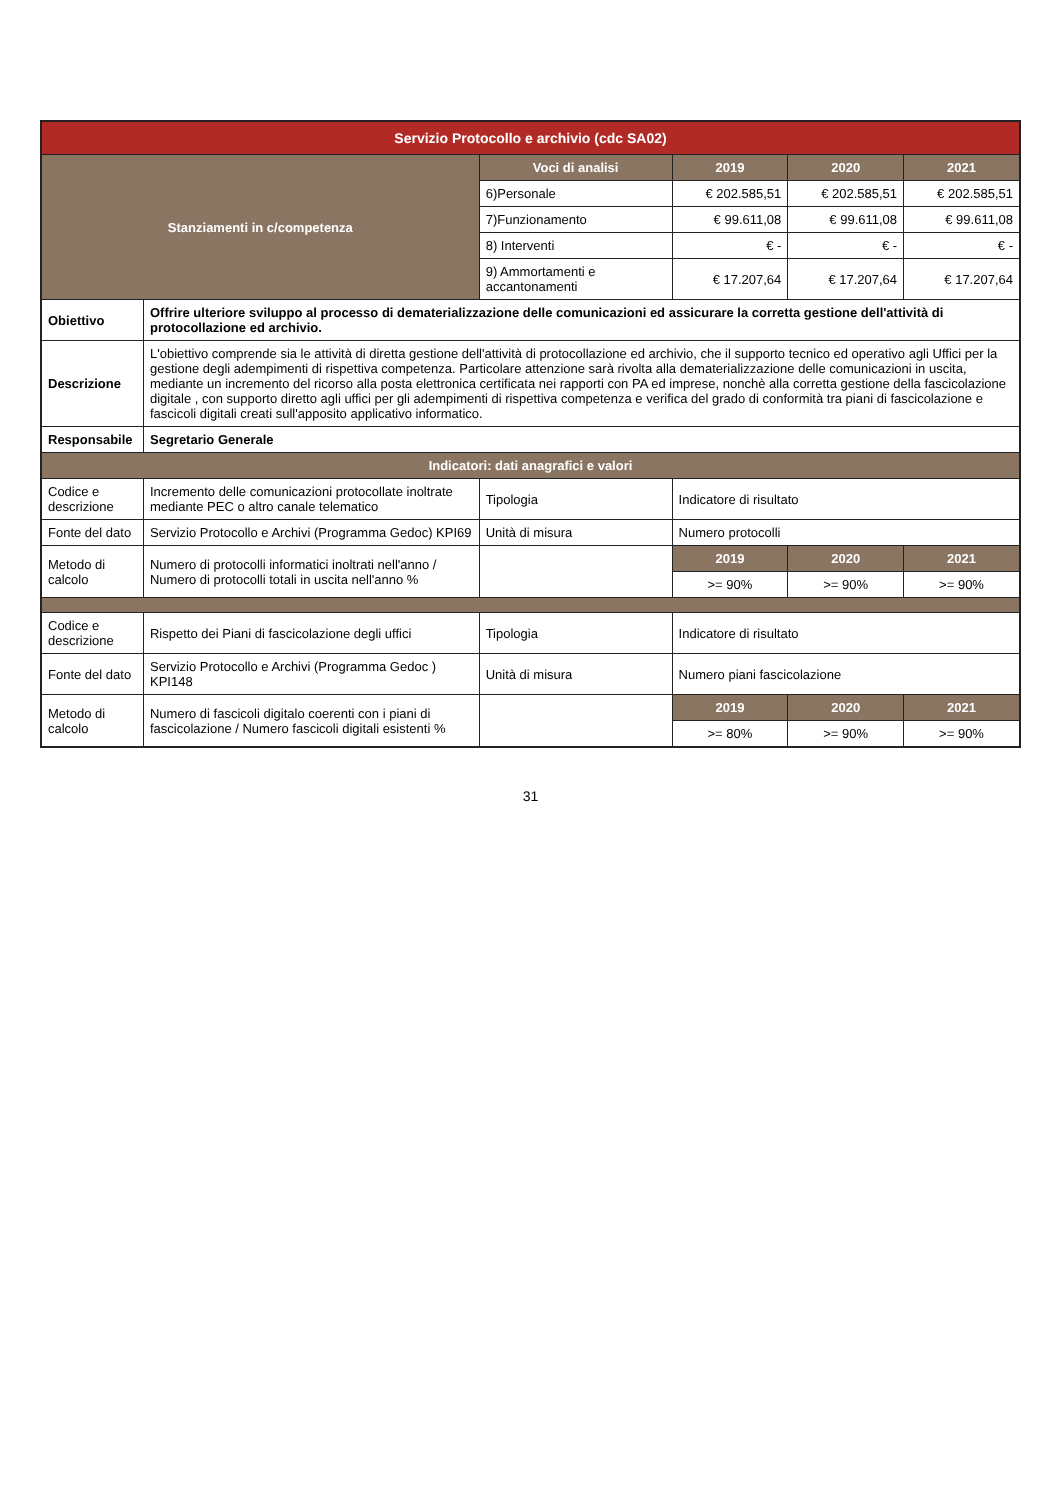| Servizio Protocollo e archivio (cdc SA02) | | | | | |
| --- | --- | --- | --- | --- | --- |
| Stanziamenti in c/competenza | | Voci di analisi | 2019 | 2020 | 2021 |
| | | 6)Personale | € 202.585,51 | € 202.585,51 | € 202.585,51 |
| | | 7)Funzionamento | € 99.611,08 | € 99.611,08 | € 99.611,08 |
| | | 8) Interventi | € - | € - | € - |
| | | 9) Ammortamenti e accantonamenti | € 17.207,64 | € 17.207,64 | € 17.207,64 |
| Obiettivo | Offrire ulteriore sviluppo al processo di dematerializzazione delle comunicazioni ed assicurare la corretta gestione dell'attività di protocollazione ed archivio. | | | | |
| Descrizione | L'obiettivo comprende sia le attività di diretta gestione dell'attività di protocollazione ed archivio, che il supporto tecnico ed operativo agli Uffici per la gestione degli adempimenti di rispettiva competenza. Particolare attenzione sarà rivolta alla dematerializzazione delle comunicazioni in uscita, mediante un incremento del ricorso alla posta elettronica certificata nei rapporti con PA ed imprese, nonchè alla corretta gestione della fascicolazione digitale , con supporto diretto agli uffici per gli adempimenti di rispettiva competenza e verifica del grado di conformità tra piani di fascicolazione e fascicoli digitali creati sull'apposito applicativo informatico. | | | | |
| Responsabile | Segretario Generale | | | | |
| Indicatori: dati anagrafici e valori | | | | | |
| Codice e descrizione | Incremento delle comunicazioni protocollate inoltrate mediante PEC o altro canale telematico | Tipologia | Indicatore di risultato | | |
| Fonte del dato | Servizio Protocollo e Archivi (Programma Gedoc) KPI69 | Unità di misura | Numero protocolli | | |
| Metodo di calcolo | Numero di protocolli informatici inoltrati nell'anno / Numero di protocolli totali in uscita nell'anno % | | 2019 | 2020 | 2021 |
| | | | >= 90% | >= 90% | >= 90% |
| Codice e descrizione | Rispetto dei Piani di fascicolazione degli uffici | Tipologia | Indicatore di risultato | | |
| Fonte del dato | Servizio Protocollo e Archivi (Programma Gedoc ) KPI148 | Unità di misura | Numero piani fascicolazione | | |
| Metodo di calcolo | Numero di fascicoli digitalo coerenti con i piani di fascicolazione / Numero fascicoli digitali esistenti % | | 2019 | 2020 | 2021 |
| | | | >= 80% | >= 90% | >= 90% |
31